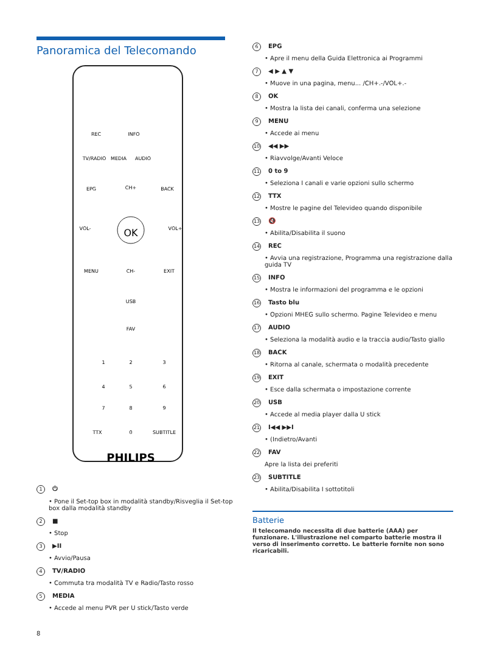Panoramica del Telecomando
REC
INFO
TV/RADIO
MEDIA
AUDIO
EPG
BACK
CH+
CH-
VOL-
VOL+
OK
MENU
EXIT
USB
FAV
1
2
3
4
5
6
7
8
9
TTX
0
SUBTITLE
PHILIPS
1 ⏻
Pone il Set-top box in modalità standby/Risveglia il Set-top box dalla modalità standby
2 ■
Stop
3 ▶II
Avvio/Pausa
4 TV/RADIO
Commuta tra modalità TV e Radio/Tasto rosso
5 MEDIA
Accede al menu PVR per U stick/Tasto verde
6 EPG
Apre il menu della Guida Elettronica ai Programmi
7 ◀ ▶ ▲ ▼
Muove in una pagina, menu... /CH+.-/VOL+.-
8 OK
Mostra la lista dei canali, conferma una selezione
9 MENU
Accede ai menu
10 ◀◀ ▶▶
Riavvolge/Avanti Veloce
11 0 to 9
Seleziona I canali e varie opzioni sullo schermo
12 TTX
Mostre le pagine del Televideo quando disponibile
13 🔇
Abilita/Disabilita il suono
14 REC
Avvia una registrazione, Programma una registrazione dalla guida TV
15 INFO
Mostra le informazioni del programma e le opzioni
16 Tasto blu
Opzioni MHEG sullo schermo. Pagine Televideo e menu
17 AUDIO
Seleziona la modalità audio e la traccia audio/Tasto giallo
18 BACK
Ritorna al canale, schermata o modalità precedente
19 EXIT
Esce dalla schermata o impostazione corrente
20 USB
Accede al media player dalla U stick
21 I◀◀ ▶▶I
(Indietro/Avanti
22 FAV
Apre la lista dei preferiti
23 SUBTITLE
Abilita/Disabilita I sottotitoli
Batterie
Il telecomando necessita di due batterie (AAA) per funzionare. L'illustrazione nel comparto batterie mostra il verso di inserimento corretto. Le batterie fornite non sono ricaricabili.
8